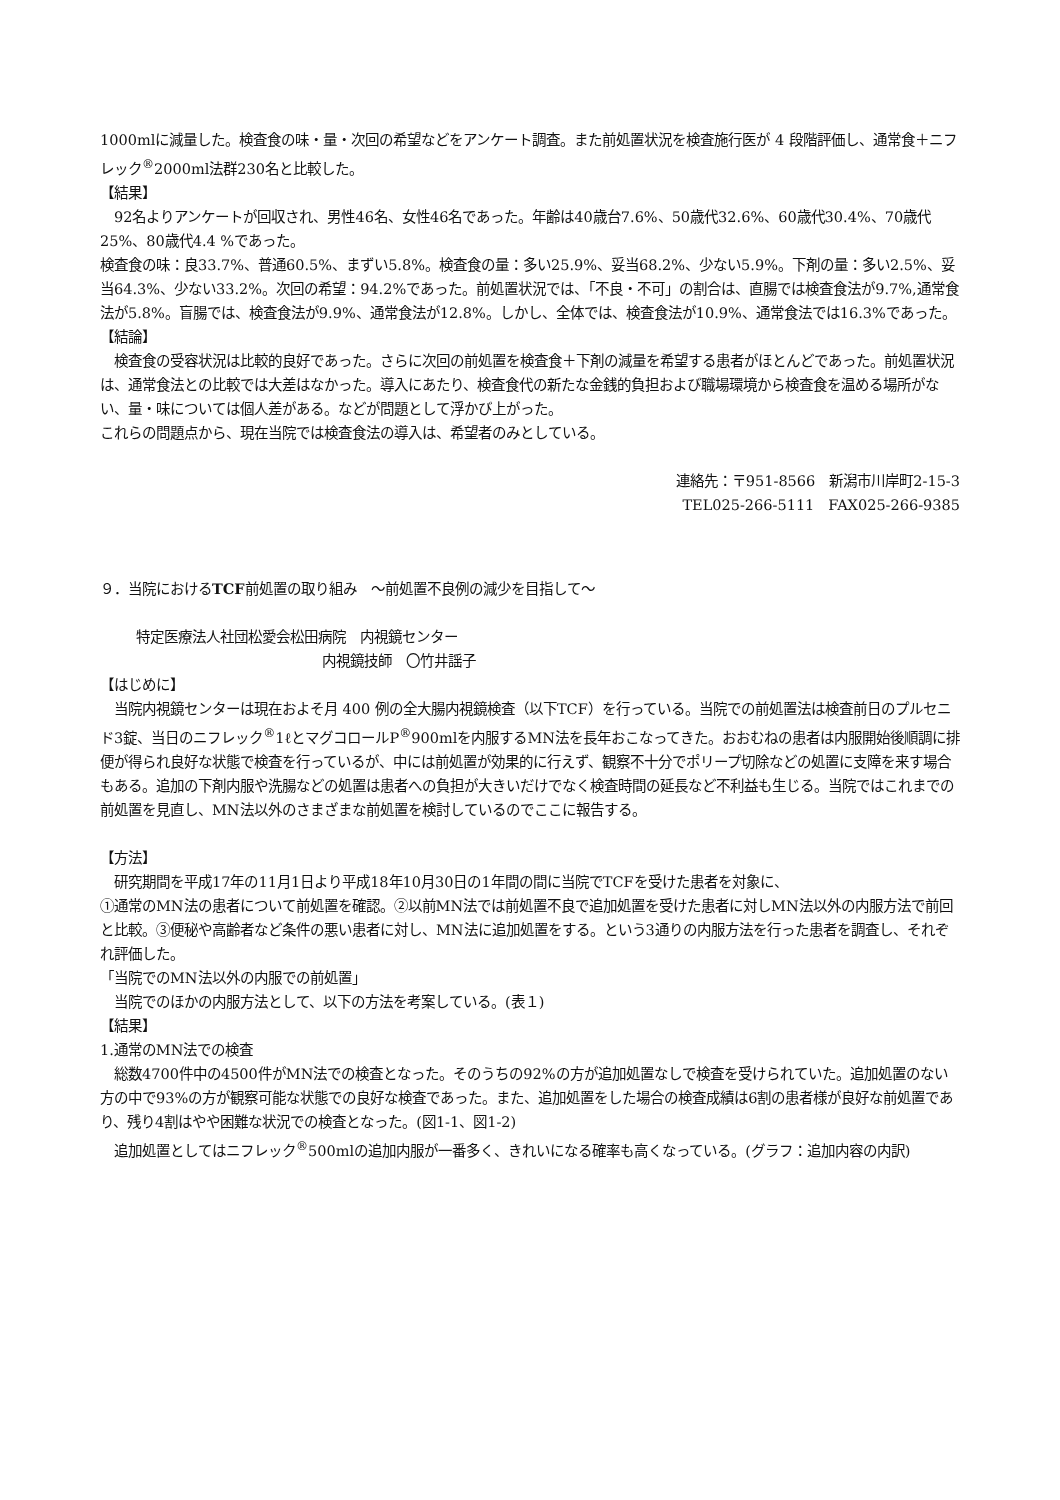1000mlに減量した。検査食の味・量・次回の希望などをアンケート調査。また前処置状況を検査施行医が 4 段階評価し、通常食＋ニフレック<sup>®</sup>2000ml法群230名と比較した。
【結果】
　92名よりアンケートが回収され、男性46名、女性46名であった。年齢は40歳台7.6%、50歳代32.6%、60歳代30.4%、70歳代25%、80歳代4.4 %であった。
検査食の味：良33.7%、普通60.5%、まずい5.8%。検査食の量：多い25.9%、妥当68.2%、少ない5.9%。下剤の量：多い2.5%、妥当64.3%、少ない33.2%。次回の希望：94.2%であった。前処置状況では、「不良・不可」の割合は、直腸では検査食法が9.7%,通常食法が5.8%。盲腸では、検査食法が9.9%、通常食法が12.8%。しかし、全体では、検査食法が10.9%、通常食法では16.3%であった。
【結論】
　検査食の受容状況は比較的良好であった。さらに次回の前処置を検査食＋下剤の減量を希望する患者がほとんどであった。前処置状況は、通常食法との比較では大差はなかった。導入にあたり、検査食代の新たな金銭的負担および職場環境から検査食を温める場所がない、量・味については個人差がある。などが問題として浮かび上がった。
これらの問題点から、現在当院では検査食法の導入は、希望者のみとしている。
連絡先：〒951-8566　新潟市川岸町2-15-3
TEL025-266-5111　FAX025-266-9385
９．当院におけるTCF前処置の取り組み　～前処置不良例の減少を目指して～
特定医療法人社団松愛会松田病院　内視鏡センター
内視鏡技師　〇竹井謡子
【はじめに】
　当院内視鏡センターは現在およそ月 400 例の全大腸内視鏡検査（以下TCF）を行っている。当院での前処置法は検査前日のプルセニド3錠、当日のニフレック<sup>®</sup>1ℓとマグコロールP<sup>®</sup>900mlを内服するMN法を長年おこなってきた。おおむねの患者は内服開始後順調に排便が得られ良好な状態で検査を行っているが、中には前処置が効果的に行えず、観察不十分でポリープ切除などの処置に支障を来す場合もある。追加の下剤内服や洗腸などの処置は患者への負担が大きいだけでなく検査時間の延長など不利益も生じる。当院ではこれまでの前処置を見直し、MN法以外のさまざまな前処置を検討しているのでここに報告する。
【方法】
　研究期間を平成17年の11月1日より平成18年10月30日の1年間の間に当院でTCFを受けた患者を対象に、
①通常のMN法の患者について前処置を確認。②以前MN法では前処置不良で追加処置を受けた患者に対しMN法以外の内服方法で前回と比較。③便秘や高齢者など条件の悪い患者に対し、MN法に追加処置をする。という3通りの内服方法を行った患者を調査し、それぞれ評価した。
「当院でのMN法以外の内服での前処置」
　当院でのほかの内服方法として、以下の方法を考案している。(表１)
【結果】
1.通常のMN法での検査
　総数4700件中の4500件がMN法での検査となった。そのうちの92%の方が追加処置なしで検査を受けられていた。追加処置のない方の中で93%の方が観察可能な状態での良好な検査であった。また、追加処置をした場合の検査成績は6割の患者様が良好な前処置であり、残り4割はやや困難な状況での検査となった。(図1-1、図1-2)
　追加処置としてはニフレック<sup>®</sup>500mlの追加内服が一番多く、きれいになる確率も高くなっている。(グラフ：追加内容の内訳)